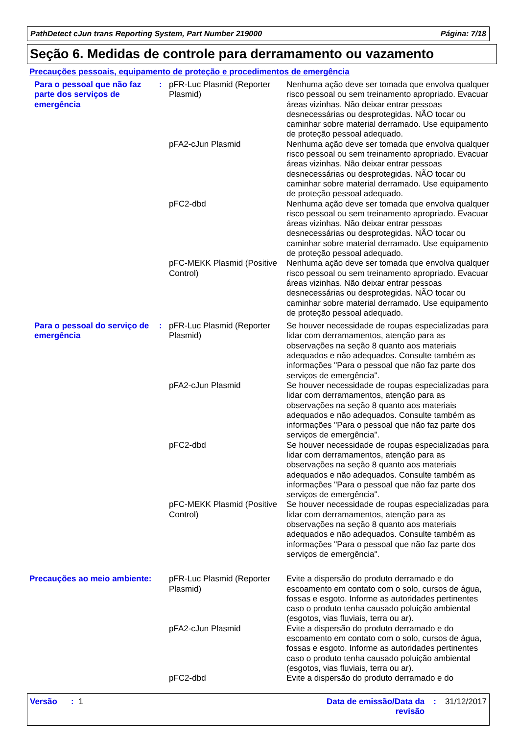PathDetect cJun trans Reporting System, Part Number 219000 Página: 7/18
Seção 6. Medidas de controle para derramamento ou vazamento
Precauções pessoais, equipamento de proteção e procedimentos de emergência
| Para o pessoal que não faz parte dos serviços de emergência | : | pFR-Luc Plasmid (Reporter Plasmid) | Nenhuma ação deve ser tomada que envolva qualquer risco pessoal ou sem treinamento apropriado. Evacuar áreas vizinhas. Não deixar entrar pessoas desnecessárias ou desprotegidas. NÃO tocar ou caminhar sobre material derramado. Use equipamento de proteção pessoal adequado. |
| | | pFA2-cJun Plasmid | Nenhuma ação deve ser tomada que envolva qualquer risco pessoal ou sem treinamento apropriado. Evacuar áreas vizinhas. Não deixar entrar pessoas desnecessárias ou desprotegidas. NÃO tocar ou caminhar sobre material derramado. Use equipamento de proteção pessoal adequado. |
| | | pFC2-dbd | Nenhuma ação deve ser tomada que envolva qualquer risco pessoal ou sem treinamento apropriado. Evacuar áreas vizinhas. Não deixar entrar pessoas desnecessárias ou desprotegidas. NÃO tocar ou caminhar sobre material derramado. Use equipamento de proteção pessoal adequado. |
| | | pFC-MEKK Plasmid (Positive Control) | Nenhuma ação deve ser tomada que envolva qualquer risco pessoal ou sem treinamento apropriado. Evacuar áreas vizinhas. Não deixar entrar pessoas desnecessárias ou desprotegidas. NÃO tocar ou caminhar sobre material derramado. Use equipamento de proteção pessoal adequado. |
| Para o pessoal do serviço de emergência | : | pFR-Luc Plasmid (Reporter Plasmid) | Se houver necessidade de roupas especializadas para lidar com derramamentos, atenção para as observações na seção 8 quanto aos materiais adequados e não adequados. Consulte também as informações "Para o pessoal que não faz parte dos serviços de emergência". |
| | | pFA2-cJun Plasmid | Se houver necessidade de roupas especializadas para lidar com derramamentos, atenção para as observações na seção 8 quanto aos materiais adequados e não adequados. Consulte também as informações "Para o pessoal que não faz parte dos serviços de emergência". |
| | | pFC2-dbd | Se houver necessidade de roupas especializadas para lidar com derramamentos, atenção para as observações na seção 8 quanto aos materiais adequados e não adequados. Consulte também as informações "Para o pessoal que não faz parte dos serviços de emergência". |
| | | pFC-MEKK Plasmid (Positive Control) | Se houver necessidade de roupas especializadas para lidar com derramamentos, atenção para as observações na seção 8 quanto aos materiais adequados e não adequados. Consulte também as informações "Para o pessoal que não faz parte dos serviços de emergência". |
| Precauções ao meio ambiente: | | pFR-Luc Plasmid (Reporter Plasmid) | Evite a dispersão do produto derramado e do escoamento em contato com o solo, cursos de água, fossas e esgoto. Informe as autoridades pertinentes caso o produto tenha causado poluição ambiental (esgotos, vias fluviais, terra ou ar). |
| | | pFA2-cJun Plasmid | Evite a dispersão do produto derramado e do escoamento em contato com o solo, cursos de água, fossas e esgoto. Informe as autoridades pertinentes caso o produto tenha causado poluição ambiental (esgotos, vias fluviais, terra ou ar). |
| | | pFC2-dbd | Evite a dispersão do produto derramado e do |
Versão : 1 Data de emissão/Data da revisão: 31/12/2017